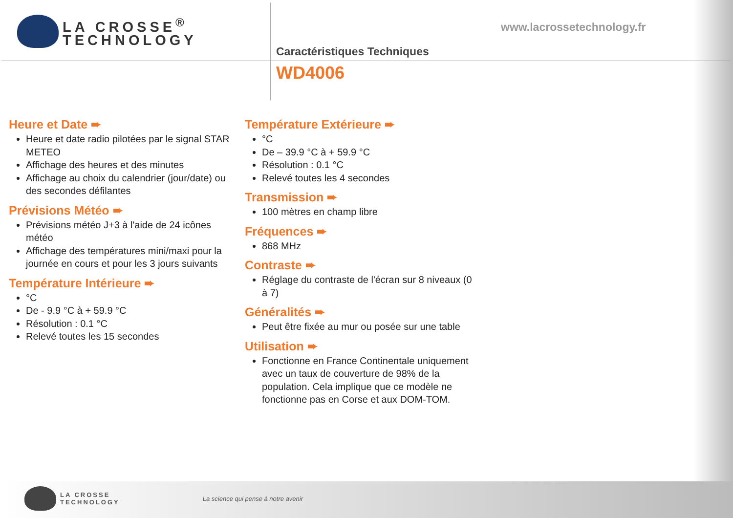LA CROSSE<sup>®</sup>
TECHNOLOGY
www.lacrossetechnology.fr
Caractéristiques Techniques
WD4006
Heure et Date ➨
Heure et date radio pilotées par le signal STAR METEO
Affichage des heures et des minutes
Affichage au choix du calendrier (jour/date) ou des secondes défilantes
Prévisions Météo ➨
Prévisions météo J+3 à l'aide de 24 icônes météo
Affichage des températures mini/maxi pour la journée en cours et pour les 3 jours suivants
Température Intérieure ➨
°C
De - 9.9 °C à + 59.9 °C
Résolution : 0.1 °C
Relevé toutes les 15 secondes
Température Extérieure ➨
°C
De – 39.9 °C à + 59.9 °C
Résolution : 0.1 °C
Relevé toutes les 4 secondes
Transmission ➨
100 mètres en champ libre
Fréquences ➨
868 MHz
Contraste ➨
Réglage du contraste de l'écran sur 8 niveaux (0 à 7)
Généralités ➨
Peut être fixée au mur ou posée sur une table
Utilisation ➨
Fonctionne en France Continentale uniquement avec un taux de couverture de 98% de la population. Cela implique que ce modèle ne fonctionne pas en Corse et aux DOM-TOM.
LA CROSSE
TECHNOLOGY La science qui pense à notre avenir